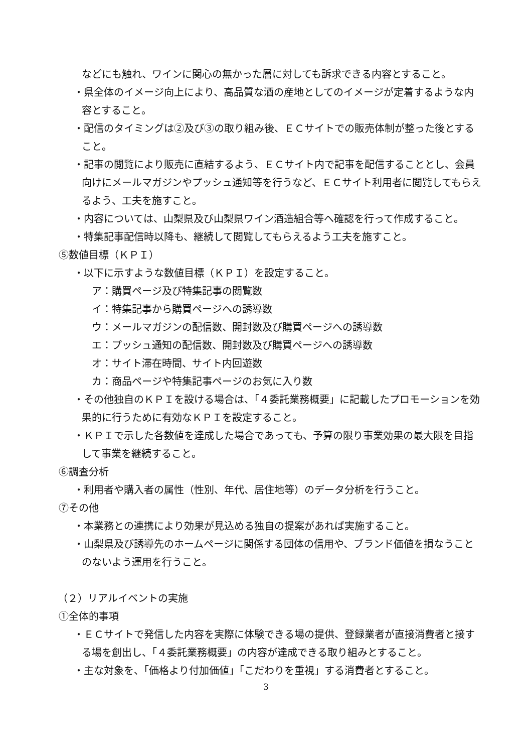などにも触れ、ワインに関心の無かった層に対しても訴求できる内容とすること。
・県全体のイメージ向上により、高品質な酒の産地としてのイメージが定着するような内容とすること。
・配信のタイミングは②及び③の取り組み後、ＥＣサイトでの販売体制が整った後とすること。
・記事の閲覧により販売に直結するよう、ＥＣサイト内で記事を配信することとし、会員向けにメールマガジンやプッシュ通知等を行うなど、ＥＣサイト利用者に閲覧してもらえるよう、工夫を施すこと。
・内容については、山梨県及び山梨県ワイン酒造組合等へ確認を行って作成すること。
・特集記事配信時以降も、継続して閲覧してもらえるよう工夫を施すこと。
⑤数値目標（ＫＰＩ）
・以下に示すような数値目標（ＫＰＩ）を設定すること。
ア：購買ページ及び特集記事の閲覧数
イ：特集記事から購買ページへの誘導数
ウ：メールマガジンの配信数、開封数及び購買ページへの誘導数
エ：プッシュ通知の配信数、開封数及び購買ページへの誘導数
オ：サイト滞在時間、サイト内回遊数
カ：商品ページや特集記事ページのお気に入り数
・その他独自のＫＰＩを設ける場合は、「４委託業務概要」に記載したプロモーションを効果的に行うために有効なＫＰＩを設定すること。
・ＫＰＩで示した各数値を達成した場合であっても、予算の限り事業効果の最大限を目指して事業を継続すること。
⑥調査分析
・利用者や購入者の属性（性別、年代、居住地等）のデータ分析を行うこと。
⑦その他
・本業務との連携により効果が見込める独自の提案があれば実施すること。
・山梨県及び誘導先のホームページに関係する団体の信用や、ブランド価値を損なうことのないよう運用を行うこと。
（２）リアルイベントの実施
①全体的事項
・ＥＣサイトで発信した内容を実際に体験できる場の提供、登録業者が直接消費者と接する場を創出し、「４委託業務概要」の内容が達成できる取り組みとすること。
・主な対象を、「価格より付加価値」「こだわりを重視」する消費者とすること。
3